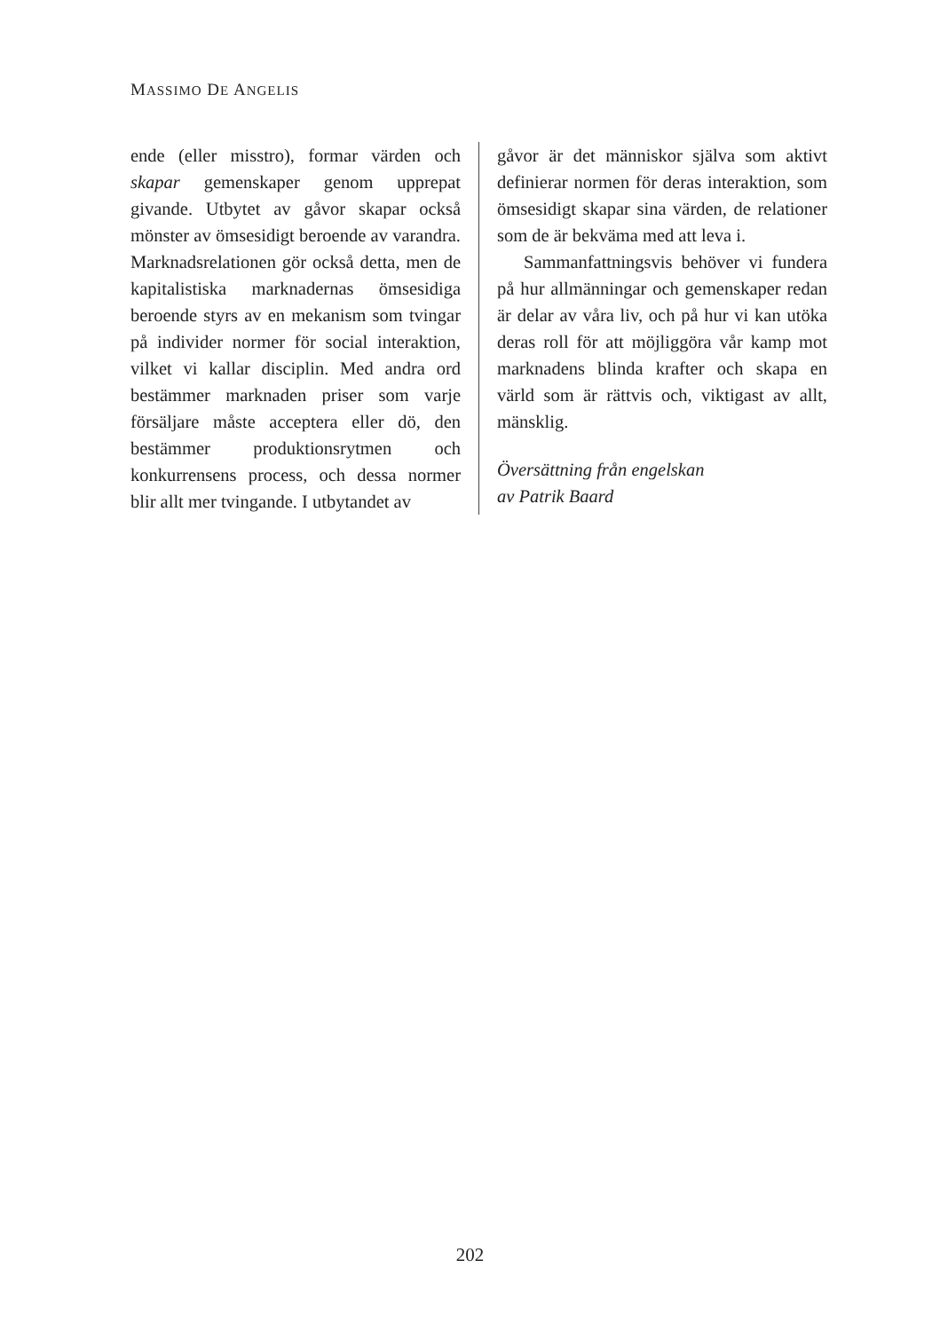MASSIMO DE ANGELIS
ende (eller misstro), formar värden och skapar gemenskaper genom upprepat givande. Utbytet av gåvor skapar också mönster av ömsesidigt beroende av varandra. Marknadsrelationen gör också detta, men de kapitalistiska marknadernas ömsesidiga beroende styrs av en mekanism som tvingar på individer normer för social interaktion, vilket vi kallar disciplin. Med andra ord bestämmer marknaden priser som varje försäljare måste acceptera eller dö, den bestämmer produktionsrytmen och konkurrensens process, och dessa normer blir allt mer tvingande. I utbytandet av
gåvor är det människor själva som aktivt definierar normen för deras interaktion, som ömsesidigt skapar sina värden, de relationer som de är bekväma med att leva i.
Sammanfattningsvis behöver vi fundera på hur allmänningar och gemenskaper redan är delar av våra liv, och på hur vi kan utöka deras roll för att möjliggöra vår kamp mot marknadens blinda krafter och skapa en värld som är rättvis och, viktigast av allt, mänsklig.
Översättning från engelskan
av Patrik Baard
202